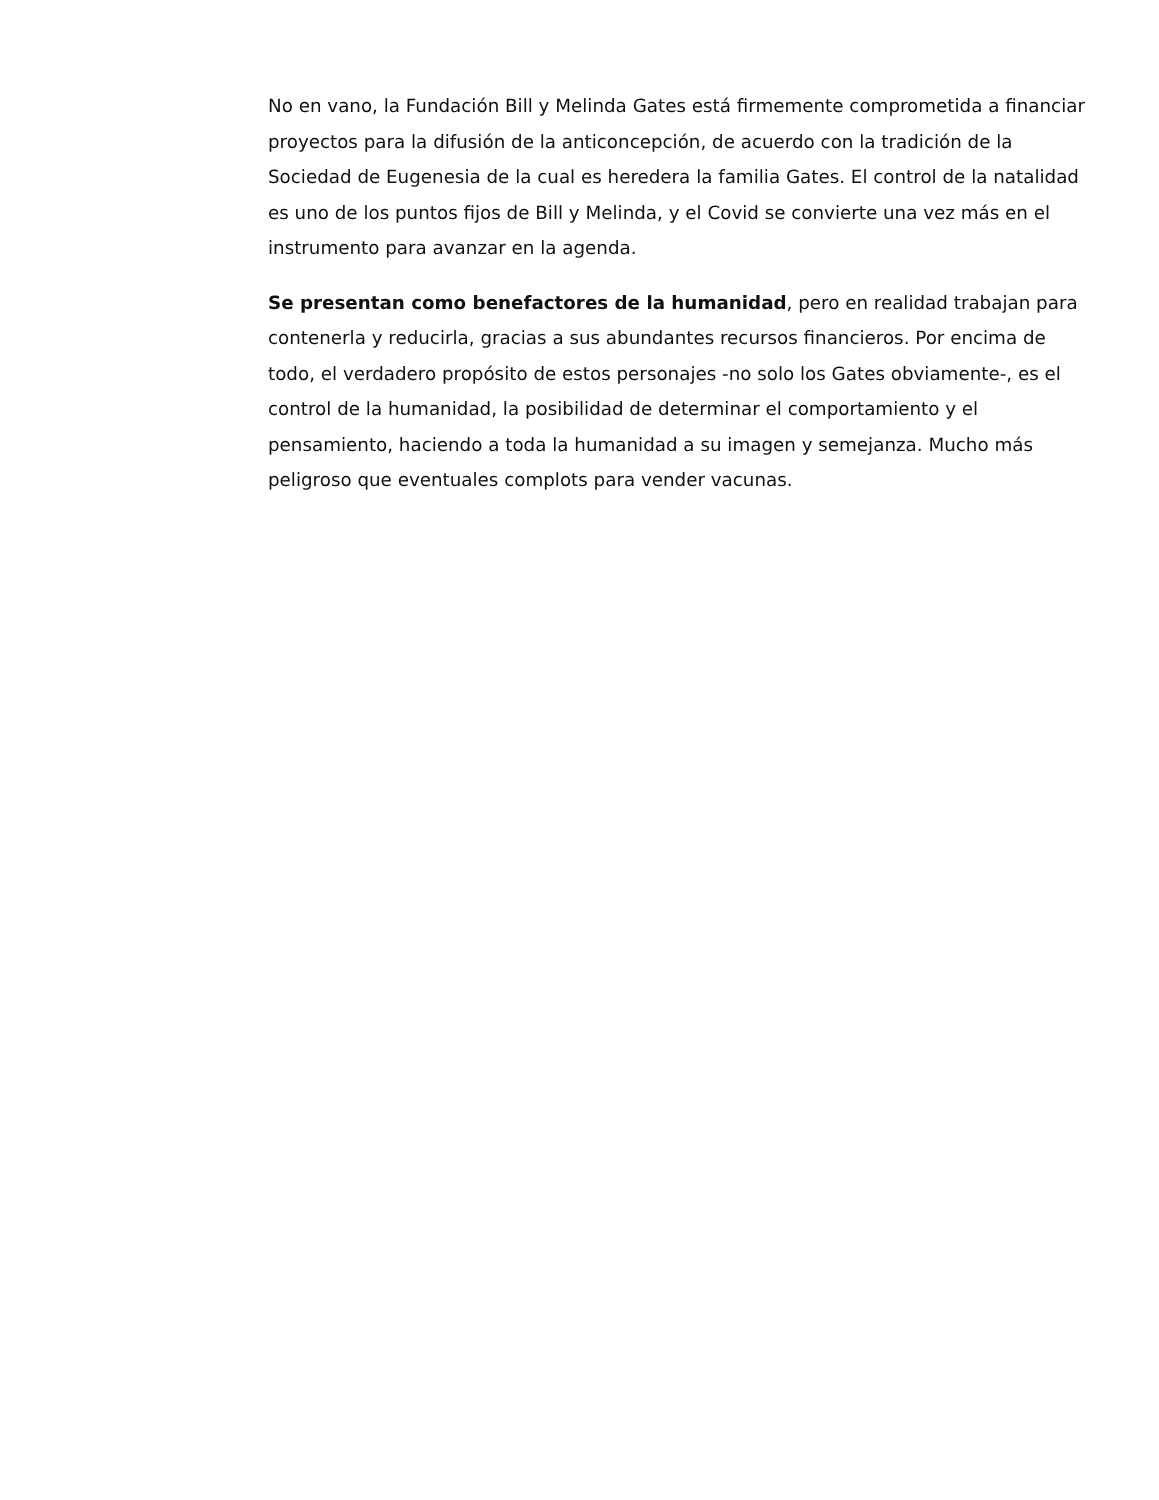No en vano, la Fundación Bill y Melinda Gates está firmemente comprometida a financiar proyectos para la difusión de la anticoncepción, de acuerdo con la tradición de la Sociedad de Eugenesia de la cual es heredera la familia Gates. El control de la natalidad es uno de los puntos fijos de Bill y Melinda, y el Covid se convierte una vez más en el instrumento para avanzar en la agenda.
Se presentan como benefactores de la humanidad, pero en realidad trabajan para contenerla y reducirla, gracias a sus abundantes recursos financieros. Por encima de todo, el verdadero propósito de estos personajes -no solo los Gates obviamente-, es el control de la humanidad, la posibilidad de determinar el comportamiento y el pensamiento, haciendo a toda la humanidad a su imagen y semejanza. Mucho más peligroso que eventuales complots para vender vacunas.